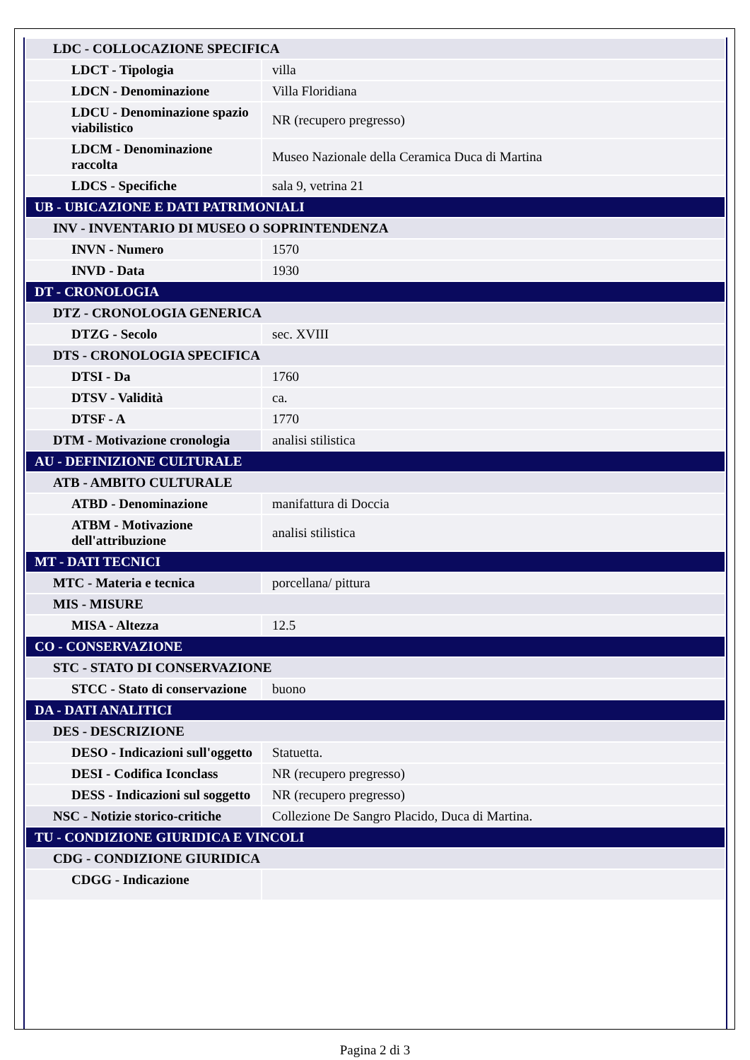| LDC - COLLOCAZIONE SPECIFICA | |
| LDCT - Tipologia | villa |
| LDCN - Denominazione | Villa Floridiana |
| LDCU - Denominazione spazio viabilistico | NR (recupero pregresso) |
| LDCM - Denominazione raccolta | Museo Nazionale della Ceramica Duca di Martina |
| LDCS - Specifiche | sala 9, vetrina 21 |
| UB - UBICAZIONE E DATI PATRIMONIALI | |
| INV - INVENTARIO DI MUSEO O SOPRINTENDENZA | |
| INVN - Numero | 1570 |
| INVD - Data | 1930 |
| DT - CRONOLOGIA | |
| DTZ - CRONOLOGIA GENERICA | |
| DTZG - Secolo | sec. XVIII |
| DTS - CRONOLOGIA SPECIFICA | |
| DTSI - Da | 1760 |
| DTSV - Validità | ca. |
| DTSF - A | 1770 |
| DTM - Motivazione cronologia | analisi stilistica |
| AU - DEFINIZIONE CULTURALE | |
| ATB - AMBITO CULTURALE | |
| ATBD - Denominazione | manifattura di Doccia |
| ATBM - Motivazione dell'attribuzione | analisi stilistica |
| MT - DATI TECNICI | |
| MTC - Materia e tecnica | porcellana/ pittura |
| MIS - MISURE | |
| MISA - Altezza | 12.5 |
| CO - CONSERVAZIONE | |
| STC - STATO DI CONSERVAZIONE | |
| STCC - Stato di conservazione | buono |
| DA - DATI ANALITICI | |
| DES - DESCRIZIONE | |
| DESO - Indicazioni sull'oggetto | Statuetta. |
| DESI - Codifica Iconclass | NR (recupero pregresso) |
| DESS - Indicazioni sul soggetto | NR (recupero pregresso) |
| NSC - Notizie storico-critiche | Collezione De Sangro Placido, Duca di Martina. |
| TU - CONDIZIONE GIURIDICA E VINCOLI | |
| CDG - CONDIZIONE GIURIDICA | |
| CDGG - Indicazione | |
Pagina 2 di 3